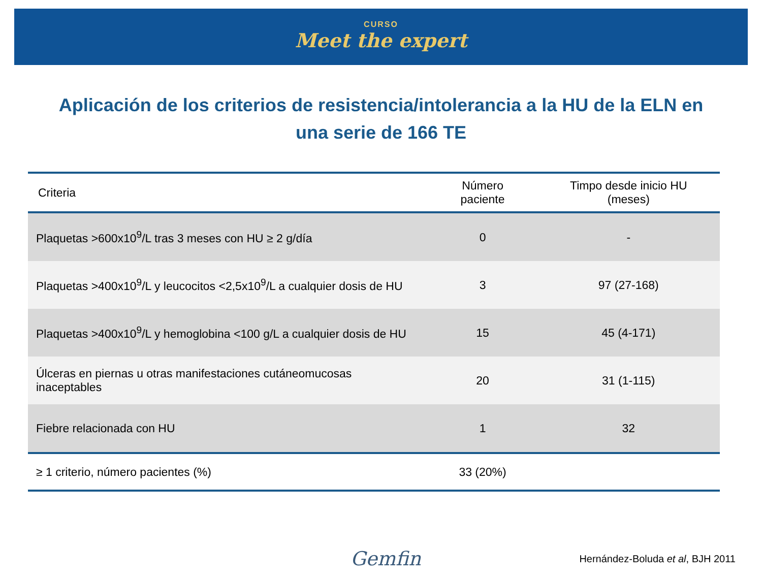CURSO
Meet the expert
Aplicación de los criterios de resistencia/intolerancia a la HU de la ELN en una serie de 166 TE
| Criteria | Número paciente | Timpo desde inicio HU (meses) |
| --- | --- | --- |
| Plaquetas >600x10<sup>9</sup>/L tras 3 meses con HU ≥ 2 g/día | 0 | - |
| Plaquetas >400x10<sup>9</sup>/L y leucocitos <2,5x10<sup>9</sup>/L a cualquier dosis de HU | 3 | 97 (27-168) |
| Plaquetas >400x10<sup>9</sup>/L y hemoglobina <100 g/L a cualquier dosis de HU | 15 | 45 (4-171) |
| Úlceras en piernas u otras manifestaciones cutáneomucosas inaceptables | 20 | 31 (1-115) |
| Fiebre relacionada con HU | 1 | 32 |
| ≥ 1 criterio, número pacientes (%) | 33 (20%) | |
Gemfin Hernández-Boluda et al, BJH 2011